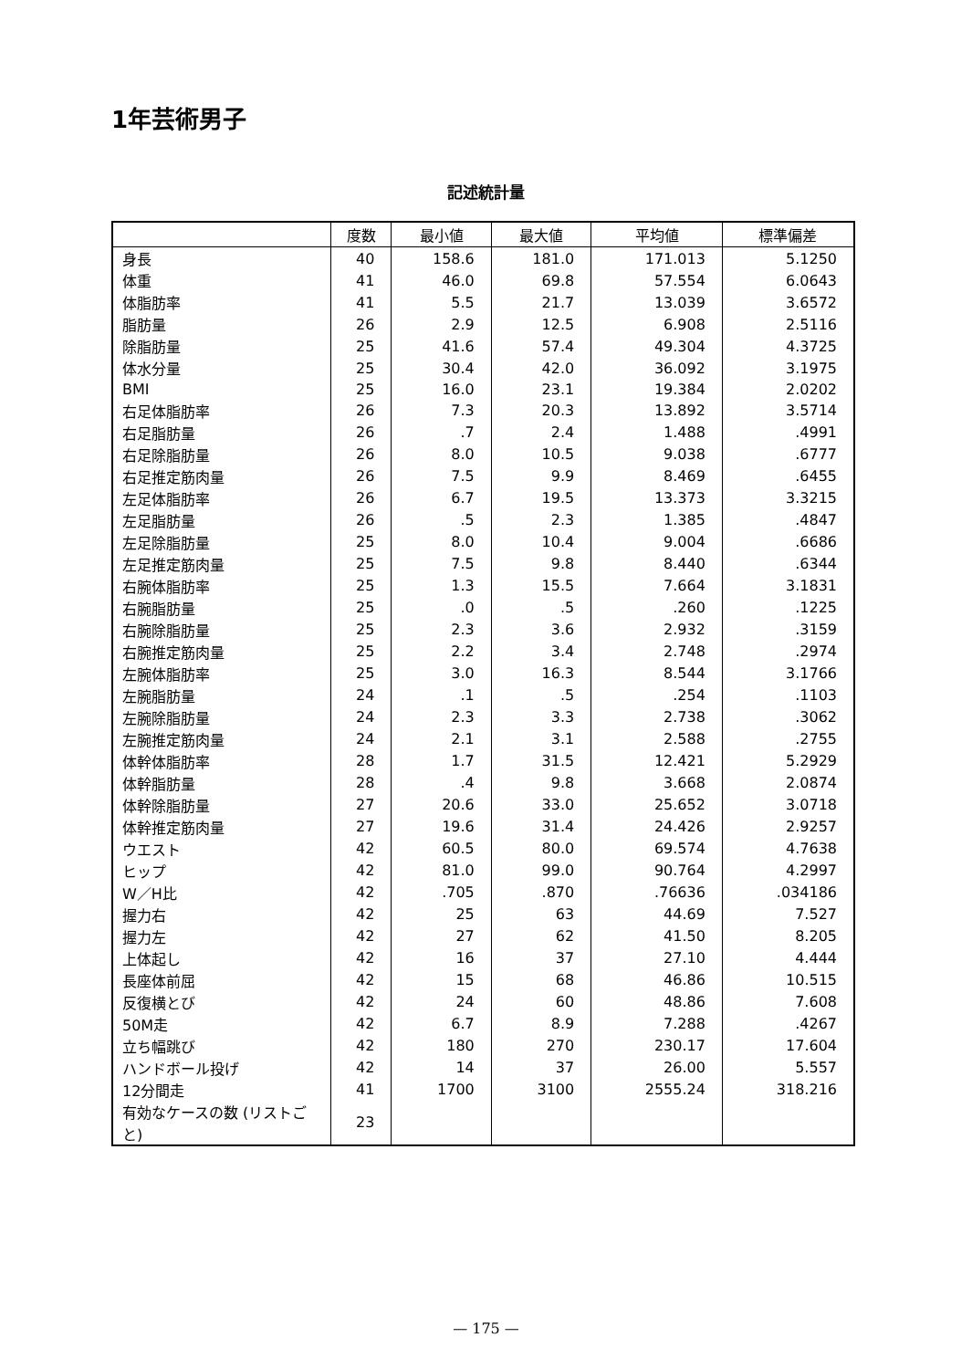1年芸術男子
記述統計量
| | 度数 | 最小値 | 最大値 | 平均値 | 標準偏差 |
| --- | --- | --- | --- | --- | --- |
| 身長 | 40 | 158.6 | 181.0 | 171.013 | 5.1250 |
| 体重 | 41 | 46.0 | 69.8 | 57.554 | 6.0643 |
| 体脂肪率 | 41 | 5.5 | 21.7 | 13.039 | 3.6572 |
| 脂肪量 | 26 | 2.9 | 12.5 | 6.908 | 2.5116 |
| 除脂肪量 | 25 | 41.6 | 57.4 | 49.304 | 4.3725 |
| 体水分量 | 25 | 30.4 | 42.0 | 36.092 | 3.1975 |
| BMI | 25 | 16.0 | 23.1 | 19.384 | 2.0202 |
| 右足体脂肪率 | 26 | 7.3 | 20.3 | 13.892 | 3.5714 |
| 右足脂肪量 | 26 | .7 | 2.4 | 1.488 | .4991 |
| 右足除脂肪量 | 26 | 8.0 | 10.5 | 9.038 | .6777 |
| 右足推定筋肉量 | 26 | 7.5 | 9.9 | 8.469 | .6455 |
| 左足体脂肪率 | 26 | 6.7 | 19.5 | 13.373 | 3.3215 |
| 左足脂肪量 | 26 | .5 | 2.3 | 1.385 | .4847 |
| 左足除脂肪量 | 25 | 8.0 | 10.4 | 9.004 | .6686 |
| 左足推定筋肉量 | 25 | 7.5 | 9.8 | 8.440 | .6344 |
| 右腕体脂肪率 | 25 | 1.3 | 15.5 | 7.664 | 3.1831 |
| 右腕脂肪量 | 25 | .0 | .5 | .260 | .1225 |
| 右腕除脂肪量 | 25 | 2.3 | 3.6 | 2.932 | .3159 |
| 右腕推定筋肉量 | 25 | 2.2 | 3.4 | 2.748 | .2974 |
| 左腕体脂肪率 | 25 | 3.0 | 16.3 | 8.544 | 3.1766 |
| 左腕脂肪量 | 24 | .1 | .5 | .254 | .1103 |
| 左腕除脂肪量 | 24 | 2.3 | 3.3 | 2.738 | .3062 |
| 左腕推定筋肉量 | 24 | 2.1 | 3.1 | 2.588 | .2755 |
| 体幹体脂肪率 | 28 | 1.7 | 31.5 | 12.421 | 5.2929 |
| 体幹脂肪量 | 28 | .4 | 9.8 | 3.668 | 2.0874 |
| 体幹除脂肪量 | 27 | 20.6 | 33.0 | 25.652 | 3.0718 |
| 体幹推定筋肉量 | 27 | 19.6 | 31.4 | 24.426 | 2.9257 |
| ウエスト | 42 | 60.5 | 80.0 | 69.574 | 4.7638 |
| ヒップ | 42 | 81.0 | 99.0 | 90.764 | 4.2997 |
| W／H比 | 42 | .705 | .870 | .76636 | .034186 |
| 握力右 | 42 | 25 | 63 | 44.69 | 7.527 |
| 握力左 | 42 | 27 | 62 | 41.50 | 8.205 |
| 上体起し | 42 | 16 | 37 | 27.10 | 4.444 |
| 長座体前屈 | 42 | 15 | 68 | 46.86 | 10.515 |
| 反復横とび | 42 | 24 | 60 | 48.86 | 7.608 |
| 50M走 | 42 | 6.7 | 8.9 | 7.288 | .4267 |
| 立ち幅跳び | 42 | 180 | 270 | 230.17 | 17.604 |
| ハンドボール投げ | 42 | 14 | 37 | 26.00 | 5.557 |
| 12分間走 | 41 | 1700 | 3100 | 2555.24 | 318.216 |
| 有効なケースの数 (リストごと) | 23 | | | | |
— 175 —